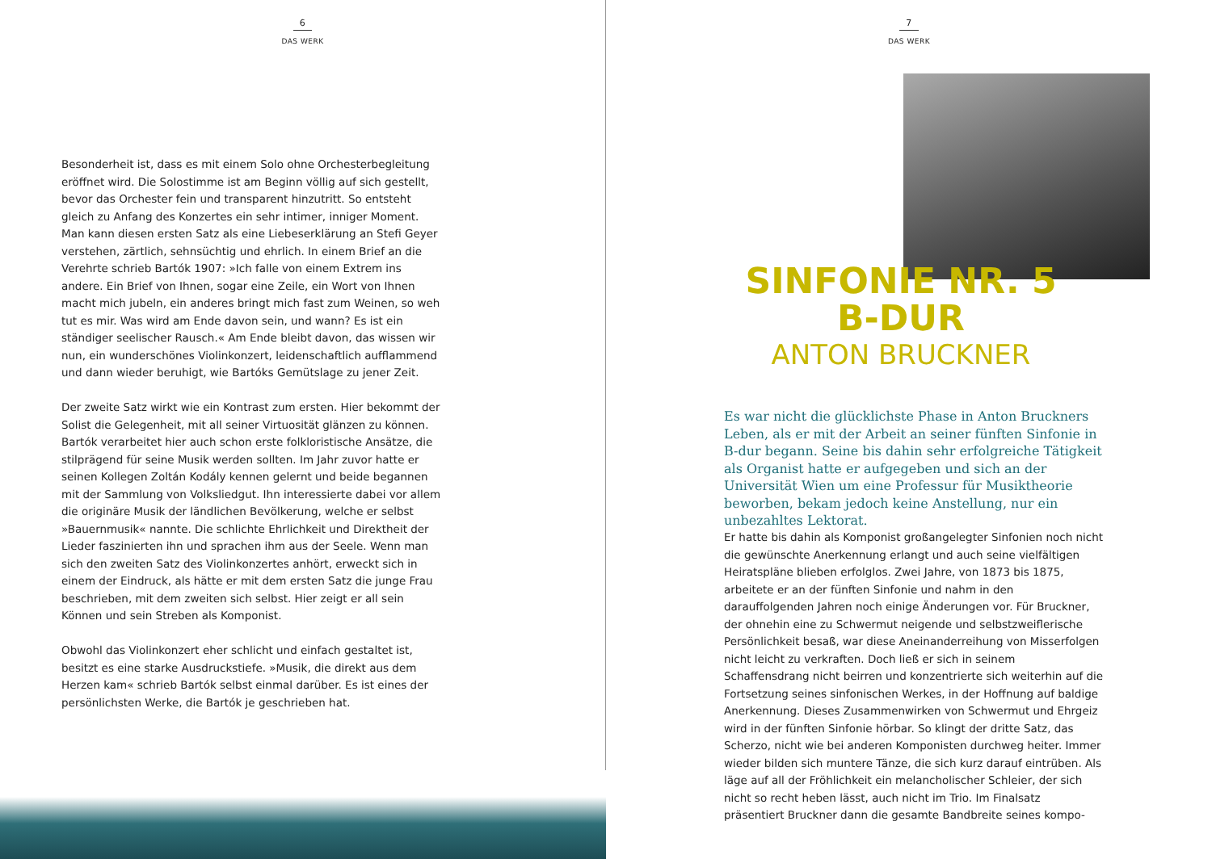6
DAS WERK
Besonderheit ist, dass es mit einem Solo ohne Orchesterbegleitung eröffnet wird. Die Solostimme ist am Beginn völlig auf sich gestellt, bevor das Orchester fein und transparent hinzutritt. So entsteht gleich zu Anfang des Konzertes ein sehr intimer, inniger Moment. Man kann diesen ersten Satz als eine Liebeserklärung an Stefi Geyer verstehen, zärtlich, sehnsüchtig und ehrlich. In einem Brief an die Verehrte schrieb Bartók 1907: »Ich falle von einem Extrem ins andere. Ein Brief von Ihnen, sogar eine Zeile, ein Wort von Ihnen macht mich jubeln, ein anderes bringt mich fast zum Weinen, so weh tut es mir. Was wird am Ende davon sein, und wann? Es ist ein ständiger seelischer Rausch.« Am Ende bleibt davon, das wissen wir nun, ein wunderschönes Violinkonzert, leidenschaftlich aufflammend und dann wieder beruhigt, wie Bartóks Gemütslage zu jener Zeit.
Der zweite Satz wirkt wie ein Kontrast zum ersten. Hier bekommt der Solist die Gelegenheit, mit all seiner Virtuosität glänzen zu können. Bartók verarbeitet hier auch schon erste folkloristische Ansätze, die stilprägend für seine Musik werden sollten. Im Jahr zuvor hatte er seinen Kollegen Zoltán Kodály kennen gelernt und beide begannen mit der Sammlung von Volksliedgut. Ihn interessierte dabei vor allem die originäre Musik der ländlichen Bevölkerung, welche er selbst »Bauernmusik« nannte. Die schlichte Ehrlichkeit und Direktheit der Lieder faszinierten ihn und sprachen ihm aus der Seele. Wenn man sich den zweiten Satz des Violinkonzertes anhört, erweckt sich in einem der Eindruck, als hätte er mit dem ersten Satz die junge Frau beschrieben, mit dem zweiten sich selbst. Hier zeigt er all sein Können und sein Streben als Komponist.
Obwohl das Violinkonzert eher schlicht und einfach gestaltet ist, besitzt es eine starke Ausdruckstiefe. »Musik, die direkt aus dem Herzen kam« schrieb Bartók selbst einmal darüber. Es ist eines der persönlichsten Werke, die Bartók je geschrieben hat.
7
DAS WERK
SINFONIE NR. 5
B-DUR
ANTON BRUCKNER
Es war nicht die glücklichste Phase in Anton Bruckners Leben, als er mit der Arbeit an seiner fünften Sinfonie in B-dur begann. Seine bis dahin sehr erfolgreiche Tätigkeit als Organist hatte er aufgegeben und sich an der Universität Wien um eine Professur für Musiktheorie beworben, bekam jedoch keine Anstellung, nur ein unbezahltes Lektorat.
Er hatte bis dahin als Komponist großangelegter Sinfonien noch nicht die gewünschte Anerkennung erlangt und auch seine vielfältigen Heiratspläne blieben erfolglos. Zwei Jahre, von 1873 bis 1875, arbeitete er an der fünften Sinfonie und nahm in den darauffolgenden Jahren noch einige Änderungen vor. Für Bruckner, der ohnehin eine zu Schwermut neigende und selbstzweiflerische Persönlichkeit besaß, war diese Aneinanderreihung von Misserfolgen nicht leicht zu verkraften. Doch ließ er sich in seinem Schaffensdrang nicht beirren und konzentrierte sich weiterhin auf die Fortsetzung seines sinfonischen Werkes, in der Hoffnung auf baldige Anerkennung. Dieses Zusammenwirken von Schwermut und Ehrgeiz wird in der fünften Sinfonie hörbar. So klingt der dritte Satz, das Scherzo, nicht wie bei anderen Komponisten durchweg heiter. Immer wieder bilden sich muntere Tänze, die sich kurz darauf eintrüben. Als läge auf all der Fröhlichkeit ein melancholischer Schleier, der sich nicht so recht heben lässt, auch nicht im Trio. Im Finalsatz präsentiert Bruckner dann die gesamte Bandbreite seines kompo-